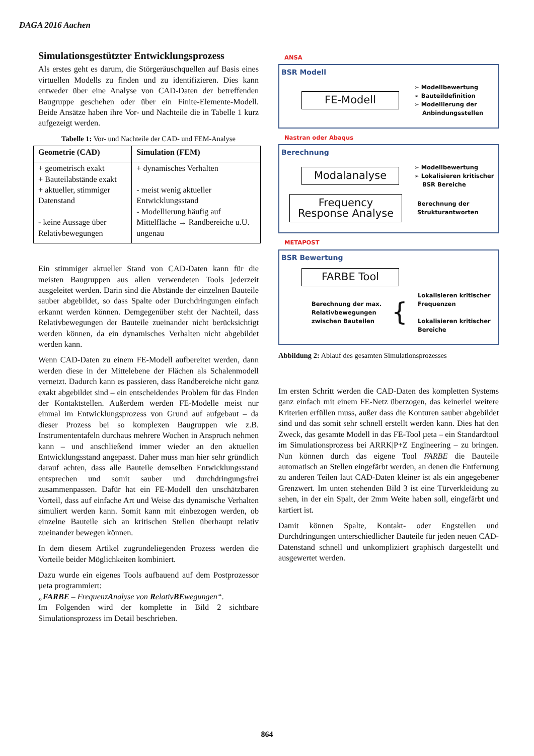DAGA 2016 Aachen
Simulationsgestützter Entwicklungsprozess
Als erstes geht es darum, die Störgeräuschquellen auf Basis eines virtuellen Modells zu finden und zu identifizieren. Dies kann entweder über eine Analyse von CAD-Daten der betreffenden Baugruppe geschehen oder über ein Finite-Elemente-Modell. Beide Ansätze haben ihre Vor- und Nachteile die in Tabelle 1 kurz aufgezeigt werden.
Tabelle 1: Vor- und Nachteile der CAD- und FEM-Analyse
| Geometrie (CAD) | Simulation (FEM) |
| --- | --- |
| + geometrisch exakt + Bauteilabstände exakt + aktueller, stimmiger Datenstand - keine Aussage über Relativbewegungen | + dynamisches Verhalten - meist wenig aktueller Entwicklungsstand - Modellierung häufig auf Mittelfläche → Randbereiche u.U. ungenau |
Ein stimmiger aktueller Stand von CAD-Daten kann für die meisten Baugruppen aus allen verwendeten Tools jederzeit ausgeleitet werden. Darin sind die Abstände der einzelnen Bauteile sauber abgebildet, so dass Spalte oder Durchdringungen einfach erkannt werden können. Demgegenüber steht der Nachteil, dass Relativbewegungen der Bauteile zueinander nicht berücksichtigt werden können, da ein dynamisches Verhalten nicht abgebildet werden kann.
Wenn CAD-Daten zu einem FE-Modell aufbereitet werden, dann werden diese in der Mittelebene der Flächen als Schalenmodell vernetzt. Dadurch kann es passieren, dass Randbereiche nicht ganz exakt abgebildet sind – ein entscheidendes Problem für das Finden der Kontaktstellen. Außerdem werden FE-Modelle meist nur einmal im Entwicklungsprozess von Grund auf aufgebaut – da dieser Prozess bei so komplexen Baugruppen wie z.B. Instrumententafeln durchaus mehrere Wochen in Anspruch nehmen kann – und anschließend immer wieder an den aktuellen Entwicklungsstand angepasst. Daher muss man hier sehr gründlich darauf achten, dass alle Bauteile demselben Entwicklungsstand entsprechen und somit sauber und durchdringungsfrei zusammenpassen. Dafür hat ein FE-Modell den unschätzbaren Vorteil, dass auf einfache Art und Weise das dynamische Verhalten simuliert werden kann. Somit kann mit einbezogen werden, ob einzelne Bauteile sich an kritischen Stellen überhaupt relativ zueinander bewegen können.
In dem diesem Artikel zugrundeliegenden Prozess werden die Vorteile beider Möglichkeiten kombiniert.
Dazu wurde ein eigenes Tools aufbauend auf dem Postprozessor µeta programmiert:
„FARBE – FrequenzAnalyse von RelativBEwegungen“.
Im Folgenden wird der komplette in Bild 2 sichtbare Simulationsprozess im Detail beschrieben.
ANSA
BSR Modell
FE-Modell
➢ Modellbewertung
➢ Bauteildefinition
➢ Modellierung der
Anbindungsstellen
Nastran oder Abaqus
Berechnung
Modalanalyse
➢ Modellbewertung
➢ Lokalisieren kritischer
BSR Bereiche
Frequency Response Analyse
Berechnung der
Strukturantworten
METAPOST
BSR Bewertung
FARBE Tool
Berechnung der max.
Relativbewegungen
zwischen Bauteilen
{
Lokalisieren kritischer
Frequenzen
Lokalisieren kritischer
Bereiche
Abbildung 2: Ablauf des gesamten Simulationsprozesses
Im ersten Schritt werden die CAD-Daten des kompletten Systems ganz einfach mit einem FE-Netz überzogen, das keinerlei weitere Kriterien erfüllen muss, außer dass die Konturen sauber abgebildet sind und das somit sehr schnell erstellt werden kann. Dies hat den Zweck, das gesamte Modell in das FE-Tool µeta – ein Standardtool im Simulationsprozess bei ARRK|P+Z Engineering – zu bringen. Nun können durch das eigene Tool FARBE die Bauteile automatisch an Stellen eingefärbt werden, an denen die Entfernung zu anderen Teilen laut CAD-Daten kleiner ist als ein angegebener Grenzwert. Im unten stehenden Bild 3 ist eine Türverkleidung zu sehen, in der ein Spalt, der 2mm Weite haben soll, eingefärbt und kartiert ist.
Damit können Spalte, Kontakt- oder Engstellen und Durchdringungen unterschiedlicher Bauteile für jeden neuen CAD-Datenstand schnell und unkompliziert graphisch dargestellt und ausgewertet werden.
864